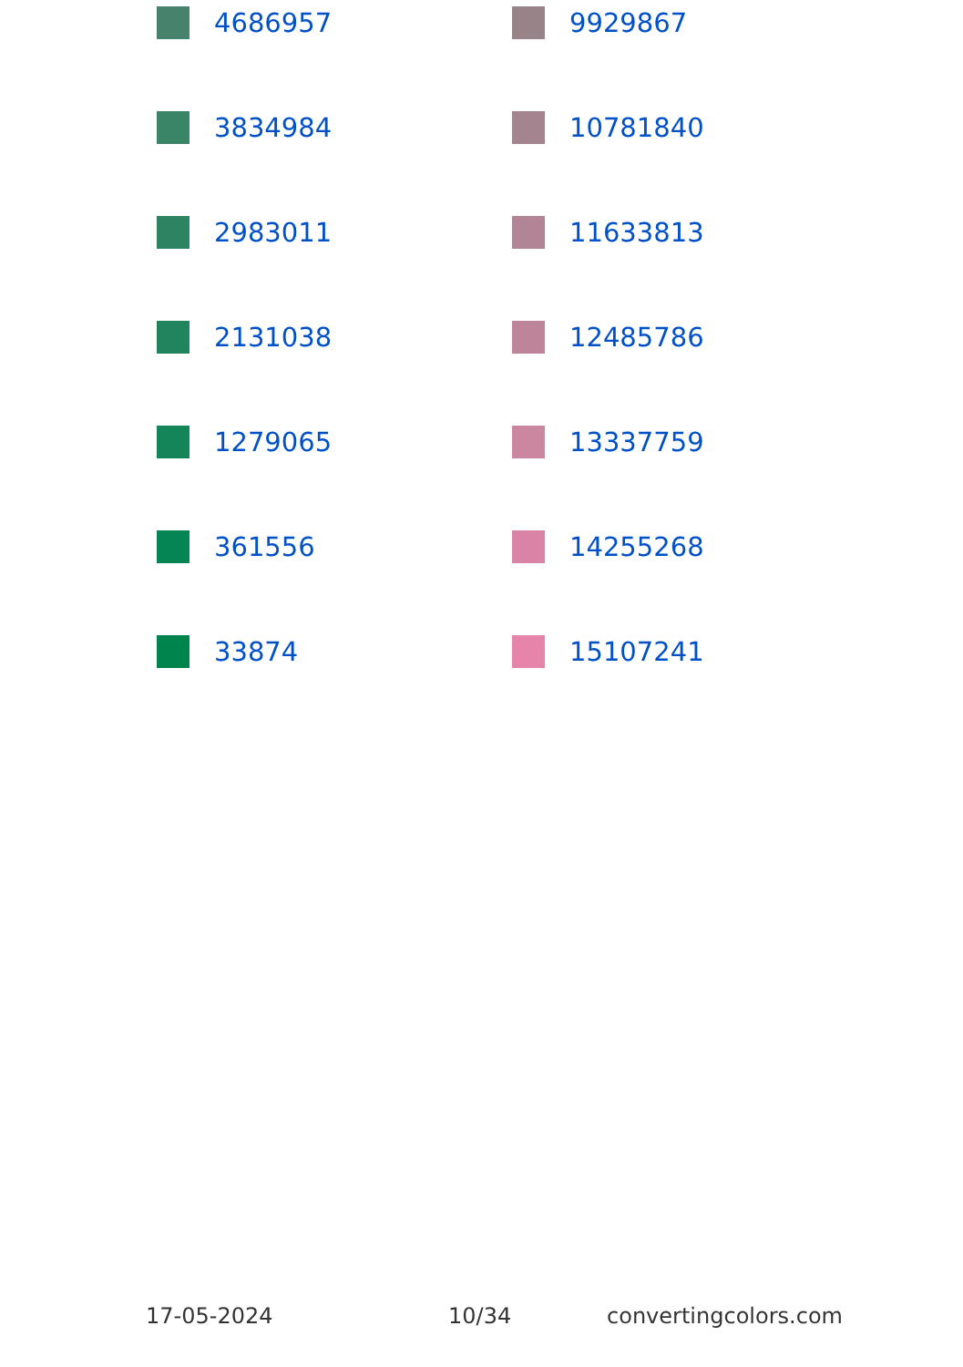4686957 9929867
3834984 10781840
2983011 11633813
2131038 12485786
1279065 13337759
361556 14255268
33874 15107241
17-05-2024 10/34 convertingcolors.com